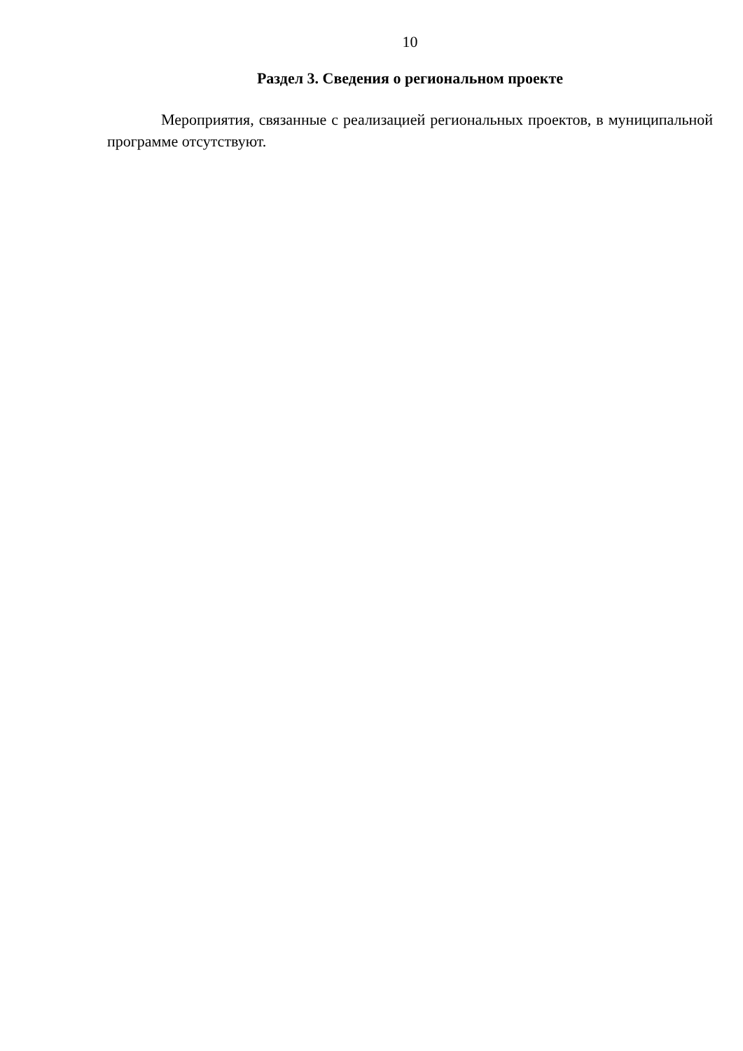10
Раздел 3. Сведения о региональном проекте
Мероприятия, связанные с реализацией региональных проектов, в муниципальной программе отсутствуют.